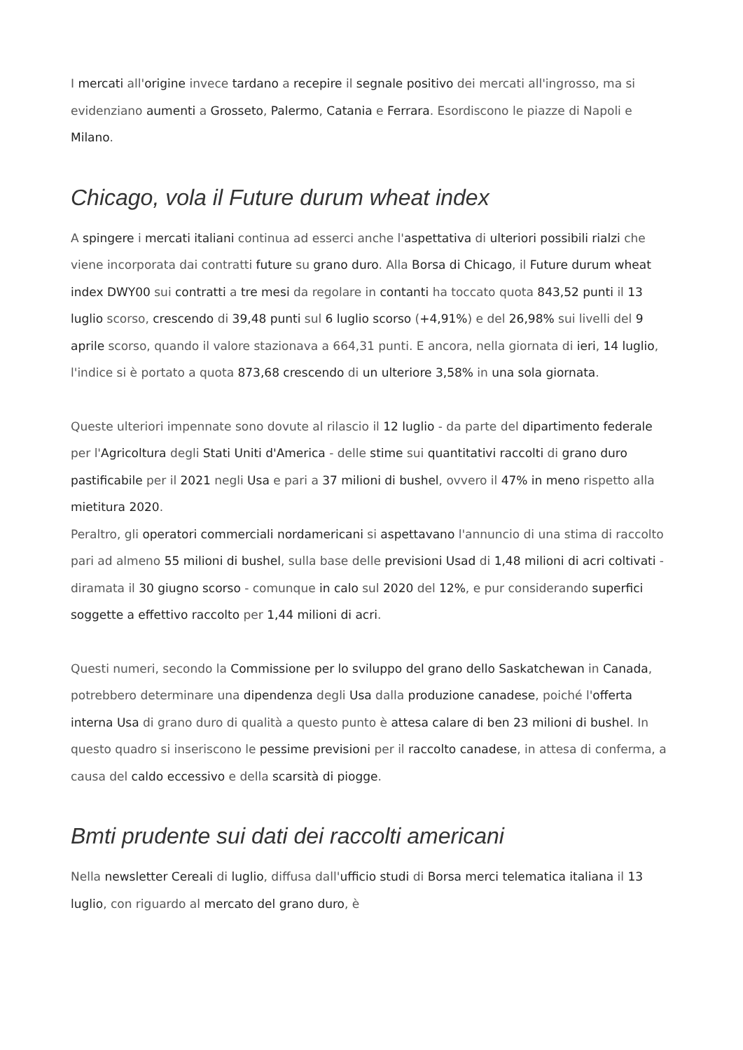I mercati all'origine invece tardano a recepire il segnale positivo dei mercati all'ingrosso, ma si evidenziano aumenti a Grosseto, Palermo, Catania e Ferrara. Esordiscono le piazze di Napoli e Milano.
Chicago, vola il Future durum wheat index
A spingere i mercati italiani continua ad esserci anche l'aspettativa di ulteriori possibili rialzi che viene incorporata dai contratti future su grano duro. Alla Borsa di Chicago, il Future durum wheat index DWY00 sui contratti a tre mesi da regolare in contanti ha toccato quota 843,52 punti il 13 luglio scorso, crescendo di 39,48 punti sul 6 luglio scorso (+4,91%) e del 26,98% sui livelli del 9 aprile scorso, quando il valore stazionava a 664,31 punti. E ancora, nella giornata di ieri, 14 luglio, l'indice si è portato a quota 873,68 crescendo di un ulteriore 3,58% in una sola giornata.
Queste ulteriori impennate sono dovute al rilascio il 12 luglio - da parte del dipartimento federale per l'Agricoltura degli Stati Uniti d'America - delle stime sui quantitativi raccolti di grano duro pastificabile per il 2021 negli Usa e pari a 37 milioni di bushel, ovvero il 47% in meno rispetto alla mietitura 2020.
Peraltro, gli operatori commerciali nordamericani si aspettavano l'annuncio di una stima di raccolto pari ad almeno 55 milioni di bushel, sulla base delle previsioni Usad di 1,48 milioni di acri coltivati - diramata il 30 giugno scorso - comunque in calo sul 2020 del 12%, e pur considerando superfici soggette a effettivo raccolto per 1,44 milioni di acri.
Questi numeri, secondo la Commissione per lo sviluppo del grano dello Saskatchewan in Canada, potrebbero determinare una dipendenza degli Usa dalla produzione canadese, poiché l'offerta interna Usa di grano duro di qualità a questo punto è attesa calare di ben 23 milioni di bushel. In questo quadro si inseriscono le pessime previsioni per il raccolto canadese, in attesa di conferma, a causa del caldo eccessivo e della scarsità di piogge.
Bmti prudente sui dati dei raccolti americani
Nella newsletter Cereali di luglio, diffusa dall'ufficio studi di Borsa merci telematica italiana il 13 luglio, con riguardo al mercato del grano duro, è